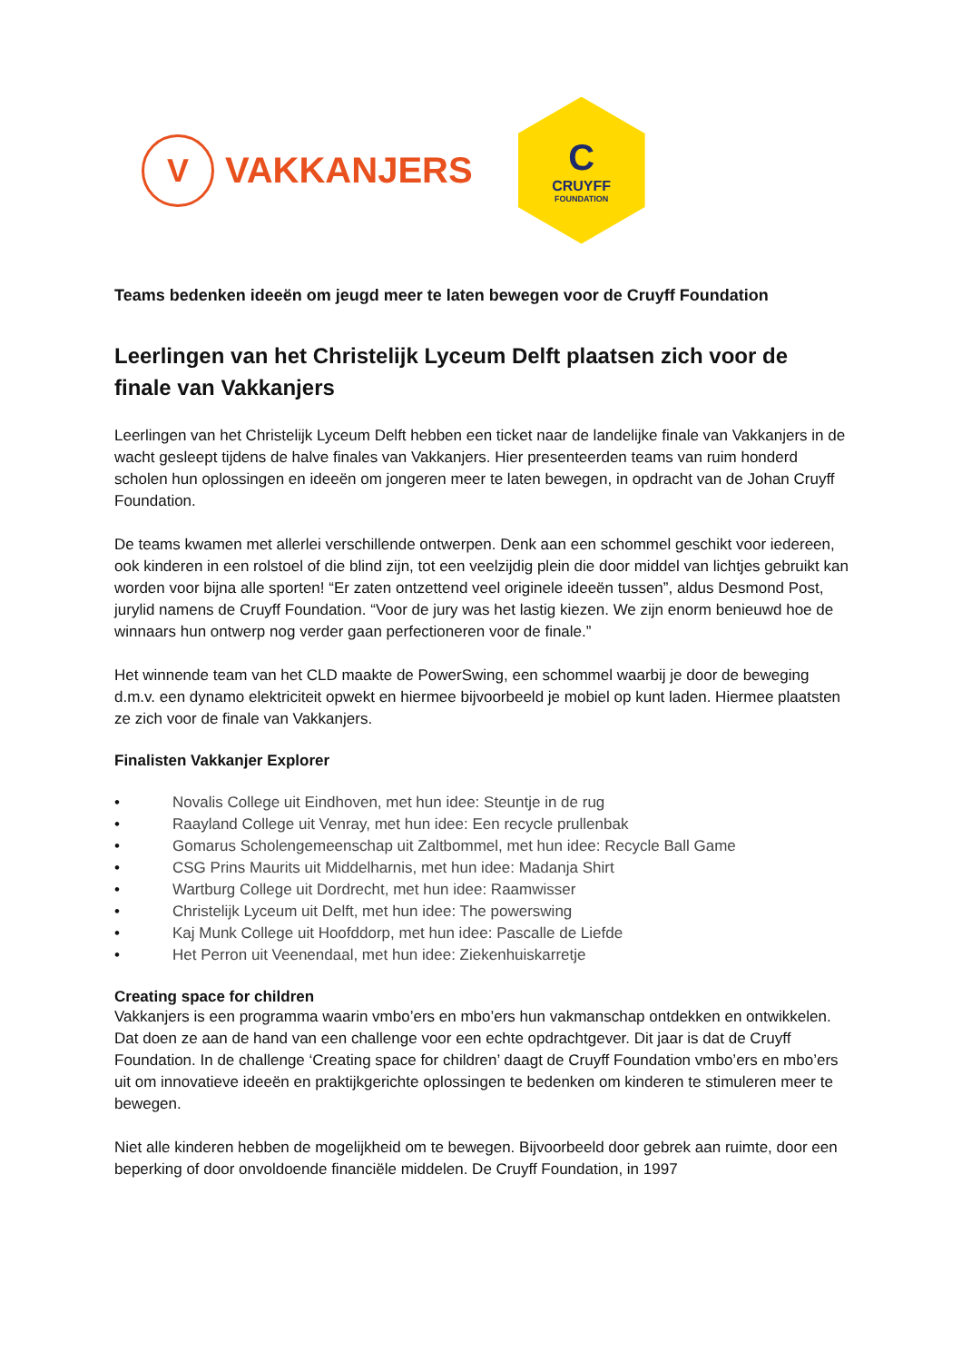V
VAKKANJERS
C
CRUYFF
FOUNDATION
Teams bedenken ideeën om jeugd meer te laten bewegen voor de Cruyff Foundation
Leerlingen van het Christelijk Lyceum Delft plaatsen zich voor de finale van Vakkanjers
Leerlingen van het Christelijk Lyceum Delft hebben een ticket naar de landelijke finale van Vakkanjers in de wacht gesleept tijdens de halve finales van Vakkanjers. Hier presenteerden teams van ruim honderd scholen hun oplossingen en ideeën om jongeren meer te laten bewegen, in opdracht van de Johan Cruyff Foundation.
De teams kwamen met allerlei verschillende ontwerpen. Denk aan een schommel geschikt voor iedereen, ook kinderen in een rolstoel of die blind zijn, tot een veelzijdig plein die door middel van lichtjes gebruikt kan worden voor bijna alle sporten! “Er zaten ontzettend veel originele ideeën tussen”, aldus Desmond Post, jurylid namens de Cruyff Foundation. “Voor de jury was het lastig kiezen. We zijn enorm benieuwd hoe de winnaars hun ontwerp nog verder gaan perfectioneren voor de finale.”
Het winnende team van het CLD maakte de PowerSwing, een schommel waarbij je door de beweging d.m.v. een dynamo elektriciteit opwekt en hiermee bijvoorbeeld je mobiel op kunt laden. Hiermee plaatsten ze zich voor de finale van Vakkanjers.
Finalisten Vakkanjer Explorer
• Novalis College uit Eindhoven, met hun idee: Steuntje in de rug
• Raayland College uit Venray, met hun idee: Een recycle prullenbak
• Gomarus Scholengemeenschap uit Zaltbommel, met hun idee: Recycle Ball Game
• CSG Prins Maurits uit Middelharnis, met hun idee: Madanja Shirt
• Wartburg College uit Dordrecht, met hun idee: Raamwisser
• Christelijk Lyceum uit Delft, met hun idee: The powerswing
• Kaj Munk College uit Hoofddorp, met hun idee: Pascalle de Liefde
• Het Perron uit Veenendaal, met hun idee: Ziekenhuiskarretje
Creating space for children
Vakkanjers is een programma waarin vmbo’ers en mbo’ers hun vakmanschap ontdekken en ontwikkelen. Dat doen ze aan de hand van een challenge voor een echte opdrachtgever. Dit jaar is dat de Cruyff Foundation. In de challenge ‘Creating space for children’ daagt de Cruyff Foundation vmbo’ers en mbo’ers uit om innovatieve ideeën en praktijkgerichte oplossingen te bedenken om kinderen te stimuleren meer te bewegen.
Niet alle kinderen hebben de mogelijkheid om te bewegen. Bijvoorbeeld door gebrek aan ruimte, door een beperking of door onvoldoende financiële middelen. De Cruyff Foundation, in 1997